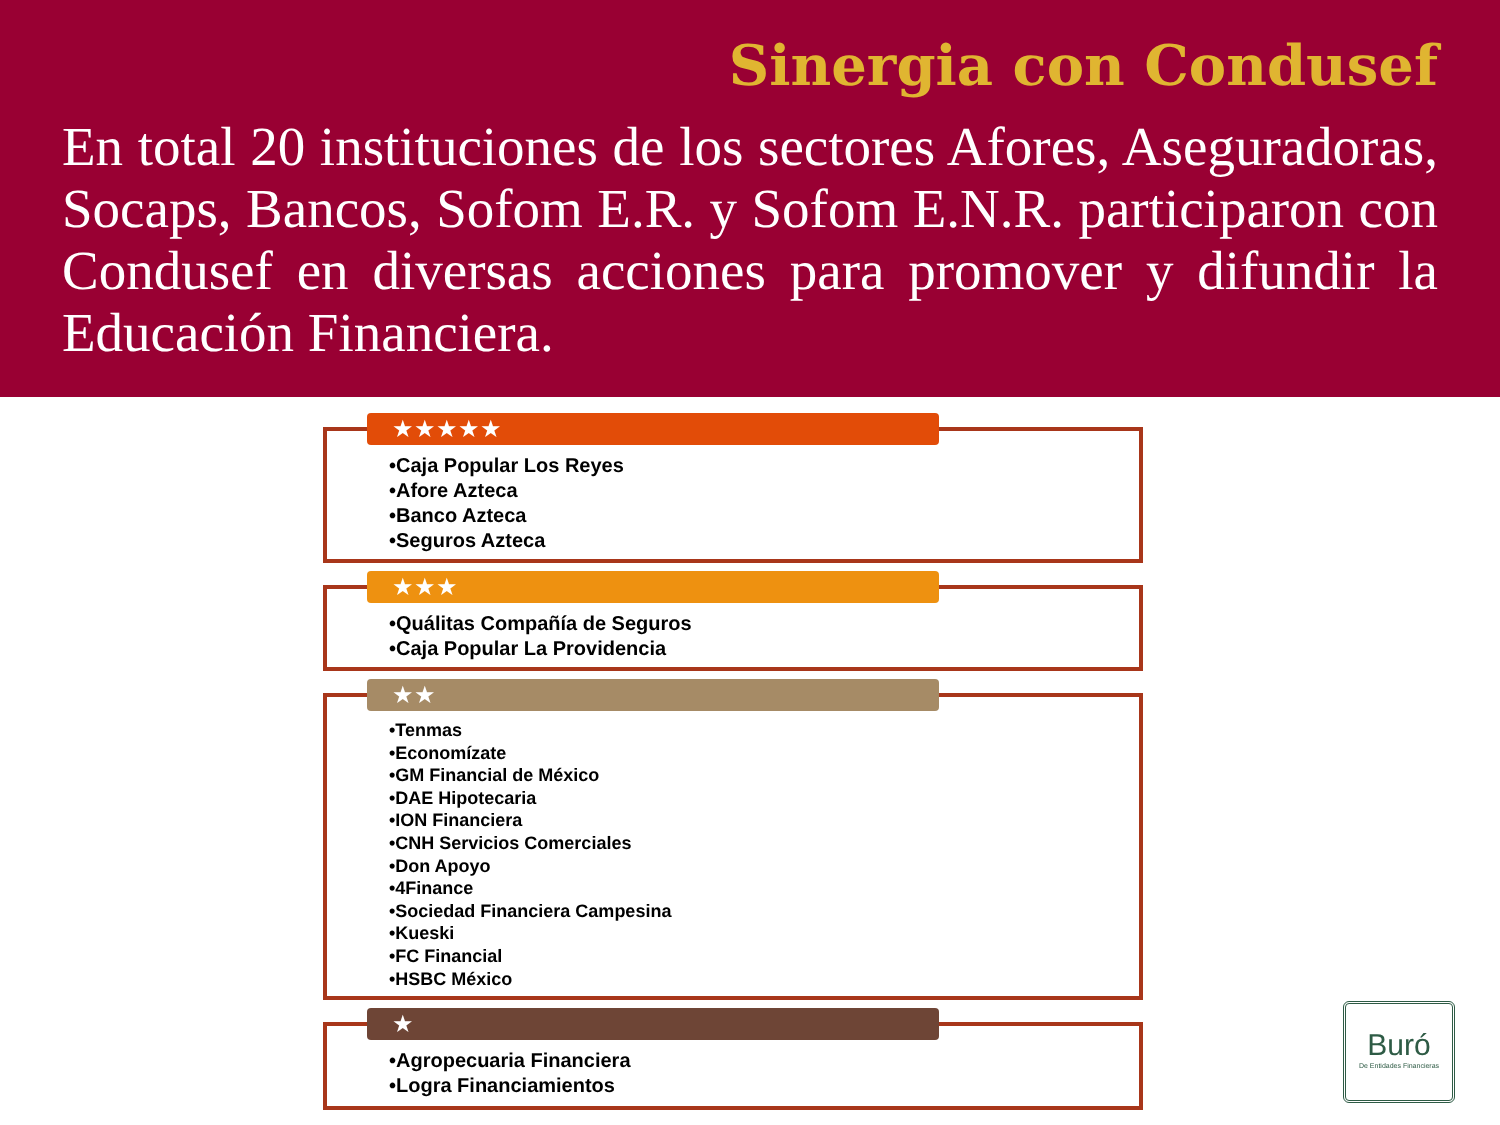Sinergia con Condusef
En total 20 instituciones de los sectores Afores, Aseguradoras, Socaps, Bancos, Sofom E.R. y Sofom E.N.R. participaron con Condusef en diversas acciones para promover y difundir la Educación Financiera.
★★★★★
•Caja Popular Los Reyes
•Afore Azteca
•Banco Azteca
•Seguros Azteca
★★★
•Quálitas Compañía de Seguros
•Caja Popular La Providencia
★★
•Tenmas
•Economízate
•GM Financial de México
•DAE Hipotecaria
•ION Financiera
•CNH Servicios Comerciales
•Don Apoyo
•4Finance
•Sociedad Financiera Campesina
•Kueski
•FC Financial
•HSBC México
★
•Agropecuaria Financiera
•Logra Financiamientos
Buró
De Entidades Financieras